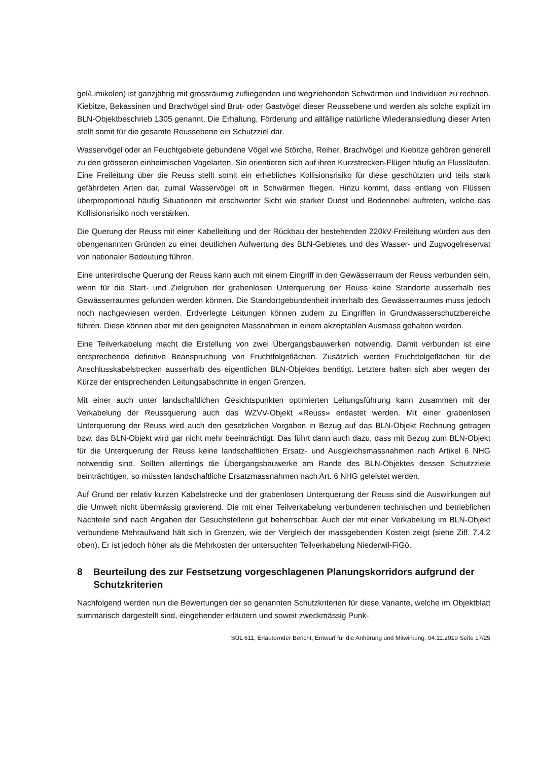gel/Limikolen) ist ganzjährig mit grossräumig zufliegenden und wegziehenden Schwärmen und Individuen zu rechnen. Kiebitze, Bekassinen und Brachvögel sind Brut- oder Gastvögel dieser Reussebene und werden als solche explizit im BLN-Objektbeschrieb 1305 genannt. Die Erhaltung, Förderung und allfällige natürliche Wiederansiedlung dieser Arten stellt somit für die gesamte Reussebene ein Schutzziel dar.
Wasservögel oder an Feuchtgebiete gebundene Vögel wie Störche, Reiher, Brachvögel und Kiebitze gehören generell zu den grösseren einheimischen Vogelarten. Sie orientieren sich auf ihren Kurzstrecken-Flügen häufig an Flussläufen. Eine Freileitung über die Reuss stellt somit ein erhebliches Kollisionsrisiko für diese geschützten und teils stark gefährdeten Arten dar, zumal Wasservögel oft in Schwärmen fliegen. Hinzu kommt, dass entlang von Flüssen überproportional häufig Situationen mit erschwerter Sicht wie starker Dunst und Bodennebel auftreten, welche das Kollisionsrisiko noch verstärken.
Die Querung der Reuss mit einer Kabelleitung und der Rückbau der bestehenden 220kV-Freileitung würden aus den obengenannten Gründen zu einer deutlichen Aufwertung des BLN-Gebietes und des Wasser- und Zugvogelreservat von nationaler Bedeutung führen.
Eine unterirdische Querung der Reuss kann auch mit einem Eingriff in den Gewässerraum der Reuss verbunden sein, wenn für die Start- und Zielgruben der grabenlosen Unterquerung der Reuss keine Standorte ausserhalb des Gewässerraumes gefunden werden können. Die Standortgebundenheit innerhalb des Gewässerraumes muss jedoch noch nachgewiesen werden. Erdverlegte Leitungen können zudem zu Eingriffen in Grundwasserschutzbereiche führen. Diese können aber mit den geeigneten Massnahmen in einem akzeptablen Ausmass gehalten werden.
Eine Teilverkabelung macht die Erstellung von zwei Übergangsbauwerken notwendig. Damit verbunden ist eine entsprechende definitive Beanspruchung von Fruchtfolgeflächen. Zusätzlich werden Fruchtfolgeflächen für die Anschlusskabelstrecken ausserhalb des eigentlichen BLN-Objektes benötigt. Letztere halten sich aber wegen der Kürze der entsprechenden Leitungsabschnitte in engen Grenzen.
Mit einer auch unter landschaftlichen Gesichtspunkten optimierten Leitungsführung kann zusammen mit der Verkabelung der Reussquerung auch das WZVV-Objekt «Reuss» entlastet werden. Mit einer grabenlosen Unterquerung der Reuss wird auch den gesetzlichen Vorgaben in Bezug auf das BLN-Objekt Rechnung getragen bzw. das BLN-Objekt wird gar nicht mehr beeinträchtigt. Das führt dann auch dazu, dass mit Bezug zum BLN-Objekt für die Unterquerung der Reuss keine landschaftlichen Ersatz- und Ausgleichsmassnahmen nach Artikel 6 NHG notwendig sind. Sollten allerdings die Übergangsbauwerke am Rande des BLN-Objektes dessen Schutzziele beinträchtigen, so müssten landschaftliche Ersatzmassnahmen nach Art. 6 NHG geleistet werden.
Auf Grund der relativ kurzen Kabelstrecke und der grabenlosen Unterquerung der Reuss sind die Auswirkungen auf die Umwelt nicht übermässig gravierend. Die mit einer Teilverkabelung verbundenen technischen und betrieblichen Nachteile sind nach Angaben der Gesuchstellerin gut beherrschbar. Auch der mit einer Verkabelung im BLN-Objekt verbundene Mehraufwand hält sich in Grenzen, wie der Vergleich der massgebenden Kosten zeigt (siehe Ziff. 7.4.2 oben). Er ist jedoch höher als die Mehrkosten der untersuchten Teilverkabelung Niederwil-FiGö.
8 Beurteilung des zur Festsetzung vorgeschlagenen Planungskorridors aufgrund der Schutzkriterien
Nachfolgend werden nun die Bewertungen der so genannten Schutzkriterien für diese Variante, welche im Objektblatt summarisch dargestellt sind, eingehender erläutern und soweit zweckmässig Punk-
SÜL 611, Erläuternder Bericht, Entwurf für die Anhörung und Mitwirkung, 04.11.2019 Seite 17/25